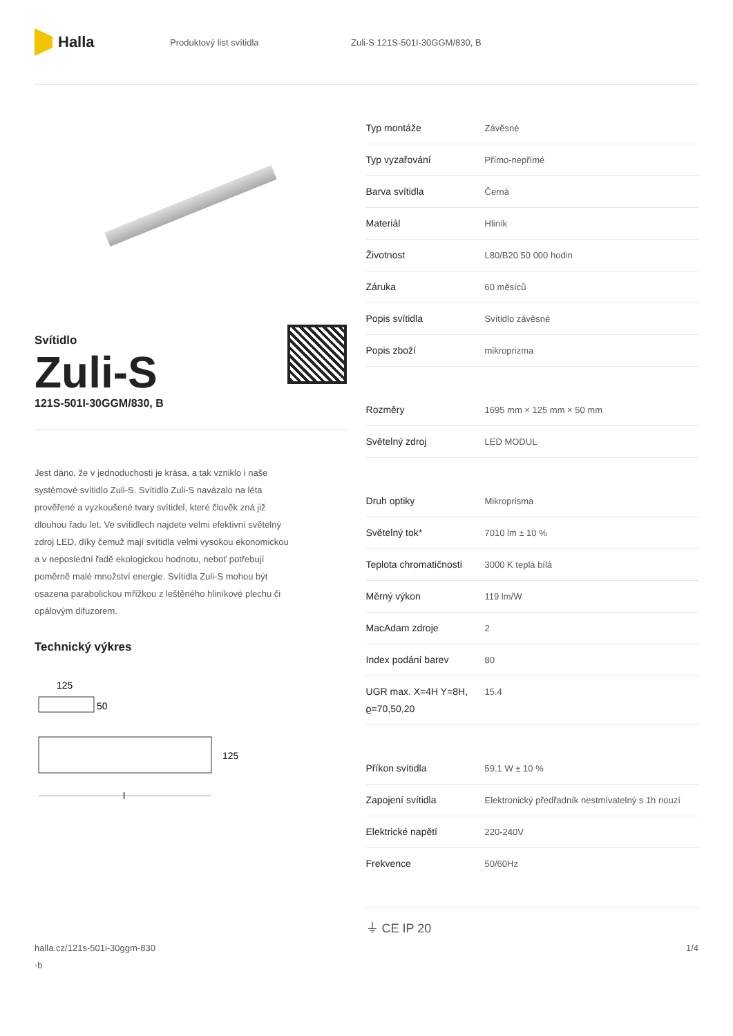Halla
Produktový list svítidla Zuli-S 121S-501I-30GGM/830, B
Svítidlo
Zuli-S
121S-501I-30GGM/830, B
Jest dáno, že v jednoduchosti je krása, a tak vzniklo i naše systémové svítidlo Zuli-S. Svítidlo Zuli-S navázalo na léta prověřené a vyzkoušené tvary svítidel, které člověk zná již dlouhou řadu let. Ve svítidlech najdete velmi efektivní světelný zdroj LED, díky čemuž mají svítidla velmi vysokou ekonomickou a v neposlední řadě ekologickou hodnotu, neboť potřebují poměrně malé množství energie. Svítidla Zuli-S mohou být osazena parabolickou mřížkou z leštěného hliníkové plechu či opálovým difuzorem.
Technický výkres
125
50
125
l
| Typ montáže | Závěsné |
| Typ vyzařování | Přímo-nepřímé |
| Barva svítidla | Černá |
| Materiál | Hliník |
| Životnost | L80/B20 50 000 hodin |
| Záruka | 60 měsíců |
| Popis svítidla | Svítidlo závěsné |
| Popis zboží | mikroprizma |
| Rozměry | 1695 mm × 125 mm × 50 mm |
| Světelný zdroj | LED MODUL |
| Druh optiky | Mikroprisma |
| Světelný tok* | 7010 lm ± 10 % |
| Teplota chromatičnosti | 3000 K teplá bílá |
| Měrný výkon | 119 lm/W |
| MacAdam zdroje | 2 |
| Index podání barev | 80 |
| UGR max. X=4H Y=8H, ϱ=70,50,20 | 15.4 |
| Příkon svítidla | 59.1 W ± 10 % |
| Zapojení svítidla | Elektronický předřadník nestmívatelný s 1h nouzí |
| Elektrické napětí | 220-240V |
| Frekvence | 50/60Hz |
⏚ CE IP 20
halla.cz/121s-501i-30ggm-830
-b
1/4